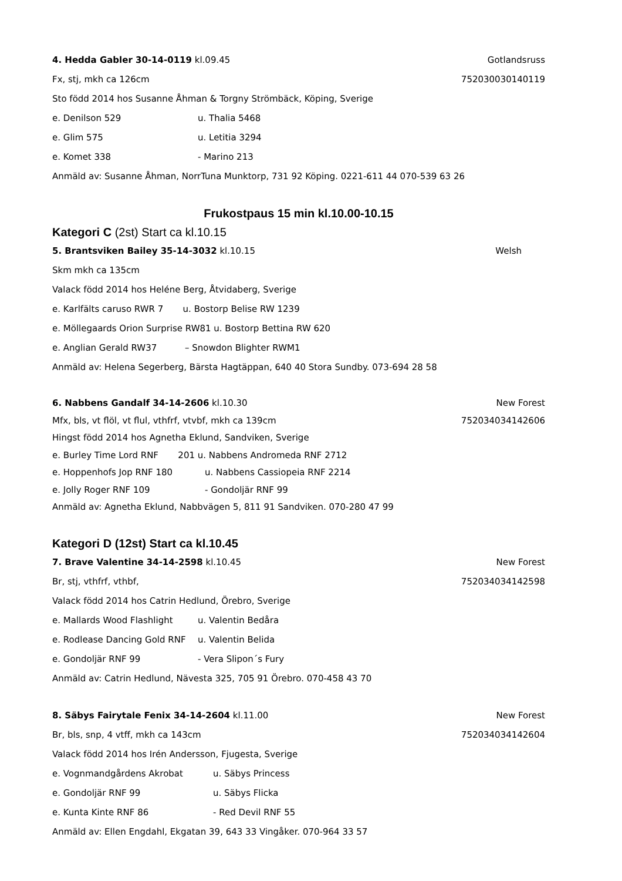4. Hedda Gabler 30-14-0119 kl.09.45 Gotlandsruss
Fx, stj, mkh ca 126cm 752030030140119
Sto född 2014 hos Susanne Åhman & Torgny Strömbäck, Köping, Sverige
e. Denilson 529 u. Thalia 5468
e. Glim 575 u. Letitia 3294
e. Komet 338 - Marino 213
Anmäld av: Susanne Åhman, NorrTuna Munktorp, 731 92 Köping. 0221-611 44 070-539 63 26
Frukostpaus 15 min kl.10.00-10.15
Kategori C (2st) Start ca kl.10.15
5. Brantsviken Bailey 35-14-3032 kl.10.15 Welsh
Skm mkh ca 135cm
Valack född 2014 hos Heléne Berg, Åtvidaberg, Sverige
e. Karlfälts caruso RWR 7 u. Bostorp Belise RW 1239
e. Möllegaards Orion Surprise RW81 u. Bostorp Bettina RW 620
e. Anglian Gerald RW37 – Snowdon Blighter RWM1
Anmäld av: Helena Segerberg, Bärsta Hagtäppan, 640 40 Stora Sundby. 073-694 28 58
6. Nabbens Gandalf 34-14-2606 kl.10.30 New Forest
Mfx, bls, vt flöl, vt flul, vthfrf, vtvbf, mkh ca 139cm 752034034142606
Hingst född 2014 hos Agnetha Eklund, Sandviken, Sverige
e. Burley Time Lord RNF 201 u. Nabbens Andromeda RNF 2712
e. Hoppenhofs Jop RNF 180 u. Nabbens Cassiopeia RNF 2214
e. Jolly Roger RNF 109 - Gondoljär RNF 99
Anmäld av: Agnetha Eklund, Nabbvägen 5, 811 91 Sandviken. 070-280 47 99
Kategori D (12st) Start ca kl.10.45
7. Brave Valentine 34-14-2598 kl.10.45 New Forest
Br, stj, vthfrf, vthbf, 752034034142598
Valack född 2014 hos Catrin Hedlund, Örebro, Sverige
e. Mallards Wood Flashlight u. Valentin Bedåra
e. Rodlease Dancing Gold RNF u. Valentin Belida
e. Gondoljär RNF 99 - Vera Slipon´s Fury
Anmäld av: Catrin Hedlund, Nävesta 325, 705 91 Örebro. 070-458 43 70
8. Säbys Fairytale Fenix 34-14-2604 kl.11.00 New Forest
Br, bls, snp, 4 vtff, mkh ca 143cm 752034034142604
Valack född 2014 hos Irén Andersson, Fjugesta, Sverige
e. Vognmandgårdens Akrobat u. Säbys Princess
e. Gondoljär RNF 99 u. Säbys Flicka
e. Kunta Kinte RNF 86 - Red Devil RNF 55
Anmäld av: Ellen Engdahl, Ekgatan 39, 643 33 Vingåker. 070-964 33 57